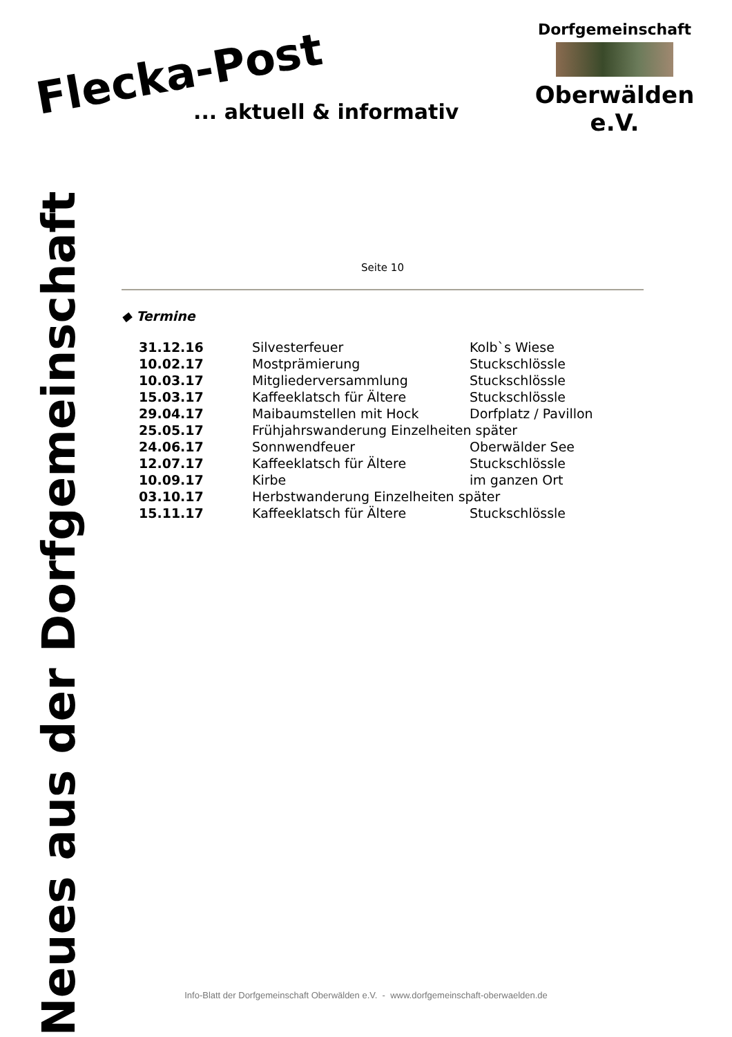Flecka-Post
... aktuell & informativ
Dorfgemeinschaft
Oberwälden e.V.
Neues aus der Dorfgemeinschaft
Seite 10
◆ Termine
| 31.12.16 | Silvesterfeuer | Kolb`s Wiese |
| 10.02.17 | Mostprämierung | Stuckschlössle |
| 10.03.17 | Mitgliederversammlung | Stuckschlössle |
| 15.03.17 | Kaffeeklatsch für Ältere | Stuckschlössle |
| 29.04.17 | Maibaumstellen mit Hock | Dorfplatz / Pavillon |
| 25.05.17 | Frühjahrswanderung Einzelheiten später | |
| 24.06.17 | Sonnwendfeuer | Oberwälder See |
| 12.07.17 | Kaffeeklatsch für Ältere | Stuckschlössle |
| 10.09.17 | Kirbe | im ganzen Ort |
| 03.10.17 | Herbstwanderung Einzelheiten später | |
| 15.11.17 | Kaffeeklatsch für Ältere | Stuckschlössle |
Info-Blatt der Dorfgemeinschaft Oberwälden e.V. - www.dorfgemeinschaft-oberwaelden.de